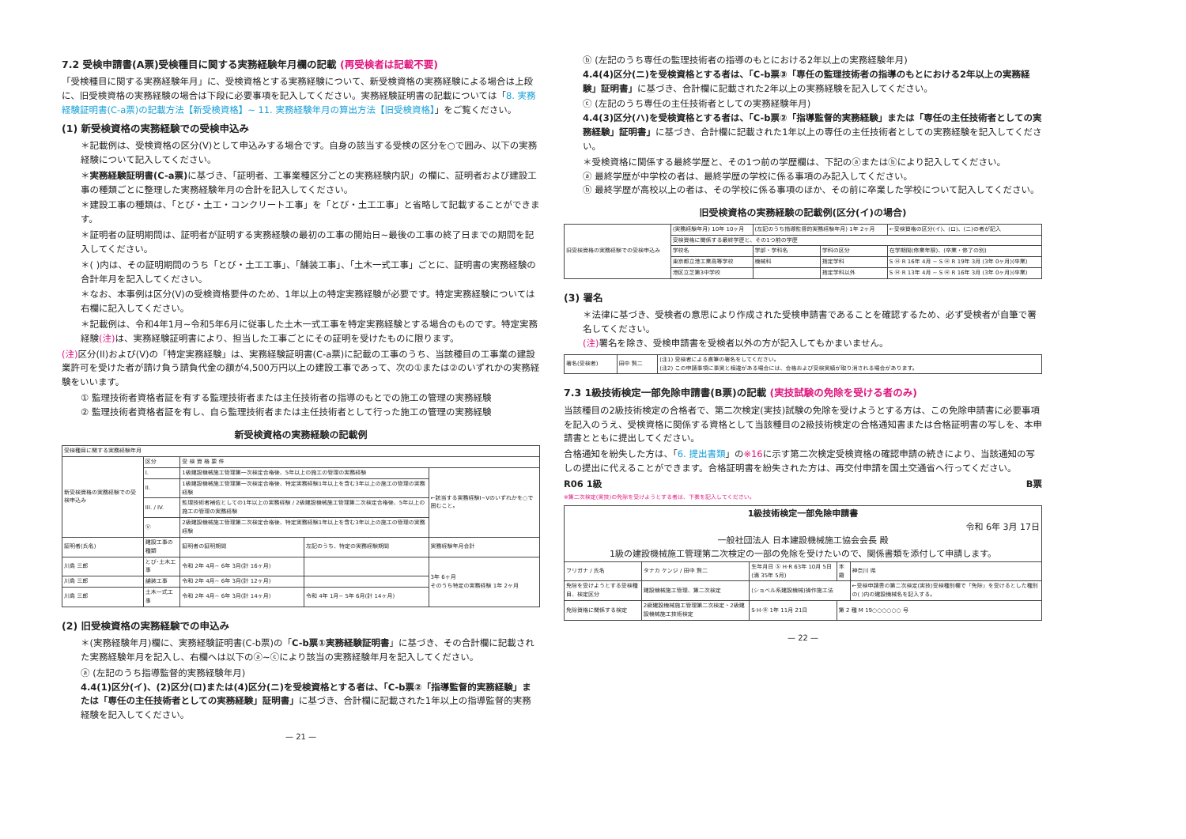7.2 受検申請書(A票)受検種目に関する実務経験年月欄の記載 (再受検者は記載不要)
「受検種目に関する実務経験年月」に、受検資格とする実務経験について、新受検資格の実務経験による場合は上段に、旧受検資格の実務経験の場合は下段に必要事項を記入してください。実務経験証明書の記載については「8. 実務経験証明書(C-a票)の記載方法【新受検資格】~ 11. 実務経験年月の算出方法【旧受検資格】」をご覧ください。
(1) 新受検資格の実務経験での受検申込み
＊記載例は、受検資格の区分(V)として申込みする場合です。自身の該当する受検の区分を○で囲み、以下の実務経験について記入してください。
＊実務経験証明書(C-a票) に基づき、「証明者、工事業種区分ごとの実務経験内訳」の欄に、証明者および建設工事の種類ごとに整理した実務経験年月の合計を記入してください。
＊建設工事の種類は、「とび・土工・コンクリート工事」を「とび・土工工事」と省略して記載することができます。
＊証明者の証明期間は、証明者が証明する実務経験の最初の工事の開始日~最後の工事の終了日までの期間を記入してください。
＊( )内は、その証明期間のうち「とび・土工工事」、「舗装工事」、「土木一式工事」ごとに、証明書の実務経験の合計年月を記入してください。
＊なお、本事例は区分(V)の受検資格要件のため、1年以上の特定実務経験が必要です。特定実務経験については右欄に記入してください。
＊記載例は、令和4年1月~令和5年6月に従事した土木一式工事を特定実務経験とする場合のものです。特定実務経験(注) は、実務経験証明書により、担当した工事ごとにその証明を受けたものに限ります。
(注) 区分(II)および(V)の「特定実務経験」は、実務経験証明書(C-a票)に記載の工事のうち、当該種目の工事業の建設業許可を受けた者が請け負う請負代金の額が4,500万円以上の建設工事であって、次の①または②のいずれかの実務経験をいいます。
① 監理技術者資格者証を有する監理技術者または主任技術者の指導のもとでの施工の管理の実務経験
② 監理技術者資格者証を有し、自ら監理技術者または主任技術者として行った施工の管理の実務経験
新受検資格の実務経験の記載例
| 受検種目に関する実務経験年月 | | | | | |
| 新受検資格の実務経験での受検申込み | 区分 | 受 検 資 格 要 件 | | | |
| | I. | 1級建設機械施工管理第一次検定合格後、5年以上の施工の管理の実務経験 | | | ←該当する実務経験I~Vのいずれかを○で囲むこと。 |
| | II. | 1級建設機械施工管理第一次検定合格後、特定実務経験1年以上を含む3年以上の施工の管理の実務経験 | | | |
| | III. / IV. | 監理技術者補佐としての1年以上の実務経験 / 2級建設機械施工管理第二次検定合格後、5年以上の施工の管理の実務経験 | | | |
| | Ⓥ | 2級建設機械施工管理第二次検定合格後、特定実務経験1年以上を含む3年以上の施工の管理の実務経験 | | | |
| 証明者(氏名) | 建設工事の種類 | 証明者の証明期間 | 左記のうち、特定の実務経験期間 | 実務経験年月合計 | |
| 川島 三郎 | とび･土木工事 | 令和 2年 4月~ 6年 3月(計 16ヶ月) | | 3年 6ヶ月 そのうち特定の実務経験 1年 2ヶ月 | |
| 川島 三郎 | 舗装工事 | 令和 2年 4月~ 6年 3月(計 12ヶ月) | | | |
| 川島 三郎 | 土木一式工事 | 令和 2年 4月~ 6年 3月(計 14ヶ月) | 令和 4年 1月~ 5年 6月(計 14ヶ月) | | |
(2) 旧受検資格の実務経験での申込み
＊(実務経験年月)欄に、実務経験証明書(C-b票)の「C-b票①実務経験証明書」に基づき、その合計欄に記載された実務経験年月を記入し、右欄へは以下のⓐ~ⓒにより該当の実務経験年月を記入してください。
ⓐ (左記のうち指導監督的実務経験年月)
4.4(1)区分(イ)、(2)区分(ロ)または(4)区分(ニ)を受検資格とする者は、「C-b票②「指導監督的実務経験」または「専任の主任技術者としての実務経験」証明書」に基づき、合計欄に記載された1年以上の指導監督的実務経験を記入してください。
— 21 —
ⓑ (左記のうち専任の監理技術者の指導のもとにおける2年以上の実務経験年月)
4.4(4)区分(ニ)を受検資格とする者は、「C-b票③「専任の監理技術者の指導のもとにおける2年以上の実務経験」証明書」に基づき、合計欄に記載された2年以上の実務経験を記入してください。
ⓒ (左記のうち専任の主任技術者としての実務経験年月)
4.4(3)区分(ハ)を受検資格とする者は、「C-b票②「指導監督的実務経験」または「専任の主任技術者としての実務経験」証明書」に基づき、合計欄に記載された1年以上の専任の主任技術者としての実務経験を記入してください。
＊受検資格に関係する最終学歴と、その1つ前の学歴欄は、下記のⓐまたはⓑにより記入してください。
ⓐ 最終学歴が中学校の者は、最終学歴の学校に係る事項のみ記入してください。
ⓑ 最終学歴が高校以上の者は、その学校に係る事項のほか、その前に卒業した学校について記入してください。
旧受検資格の実務経験の記載例(区分(イ)の場合)
| 旧受検資格の実務経験での受検申込み | (実務経験年月) 10年 10ヶ月 | (左記のうち指導監督的実務経験年月) 1年 2ヶ月 | | | ←受検資格の区分(イ)、(ロ)、(ニ)の者が記入 |
| | 受検資格に関係する最終学歴と、その1つ前の学歴 | | | | |
| | 学校名 | 学部・学科名 | 学科の区分 | 在学期間(修業年限)、(卒業・修了の別) | |
| | 東京都立港工業高等学校 | 機械科 | 指定学科 | S Ⓗ R 16年 4月 ~ S Ⓗ R 19年 3月 (3年 0ヶ月)(卒業) | |
| | 港区立芝第3中学校 | | 指定学科以外 | S Ⓗ R 13年 4月 ~ S Ⓗ R 16年 3月 (3年 0ヶ月)(卒業) | |
(3) 署名
＊法律に基づき、受検者の意思により作成された受検申請書であることを確認するため、必ず受検者が自筆で署名してください。
(注) 署名を除き、受検申請書を受検者以外の方が記入してもかまいません。
| 署名(受検者) | 田中 賢二 | (注1) 受検者による直筆の署名をしてください。 (注2) この申請事項に事実と相違がある場合には、合格および受検実績が取り消される場合があります。 |
7.3 1級技術検定一部免除申請書(B票)の記載 (実技試験の免除を受ける者のみ)
当該種目の2級技術検定の合格者で、第二次検定(実技)試験の免除を受けようとする方は、この免除申請書に必要事項を記入のうえ、受検資格に関係する資格として当該種目の2級技術検定の合格通知書または合格証明書の写しを、本申請書とともに提出してください。
合格通知を紛失した方は、「6. 提出書類」の※16に示す第二次検定受検資格の確認申請の続きにより、当該通知の写しの提出に代えることができます。合格証明書を紛失された方は、再交付申請を国土交通省へ行ってください。
R06 1級 B票
※第二次検定(実技)の免除を受けようとする者は、下表を記入してください。
| 1級技術検定一部免除申請書 令和 6年 3月 17日 一般社団法人 日本建設機械施工協会会長 殿 1級の建設機械施工管理第二次検定の一部の免除を受けたいので、関係書類を添付して申請します。 | | | | |
| フリガナ / 氏名 | タナカ ケンジ / 田中 賢二 | 生年月日 Ⓢ H·R 63年 10月 5日 (満 35年 5月) | 本籍 | 神奈川 県 |
| 免除を受けようとする受検種目、検定区分 | 建設機械施工管理、第二次検定 | (ショベル系建設機械)操作施工法 | | ←受検申請書の第二次検定(実技)受検種別欄で「免除」を受けるとした種別の( )内の建設機械名を記入する。 |
| 免除資格に関係する検定 | 2級建設機械施工管理第二次検定・2級建設機械施工技術検定 | S·H·Ⓡ 1年 11月 21日 | 第 2 種 M 19○○○○○○ 号 | |
— 22 —